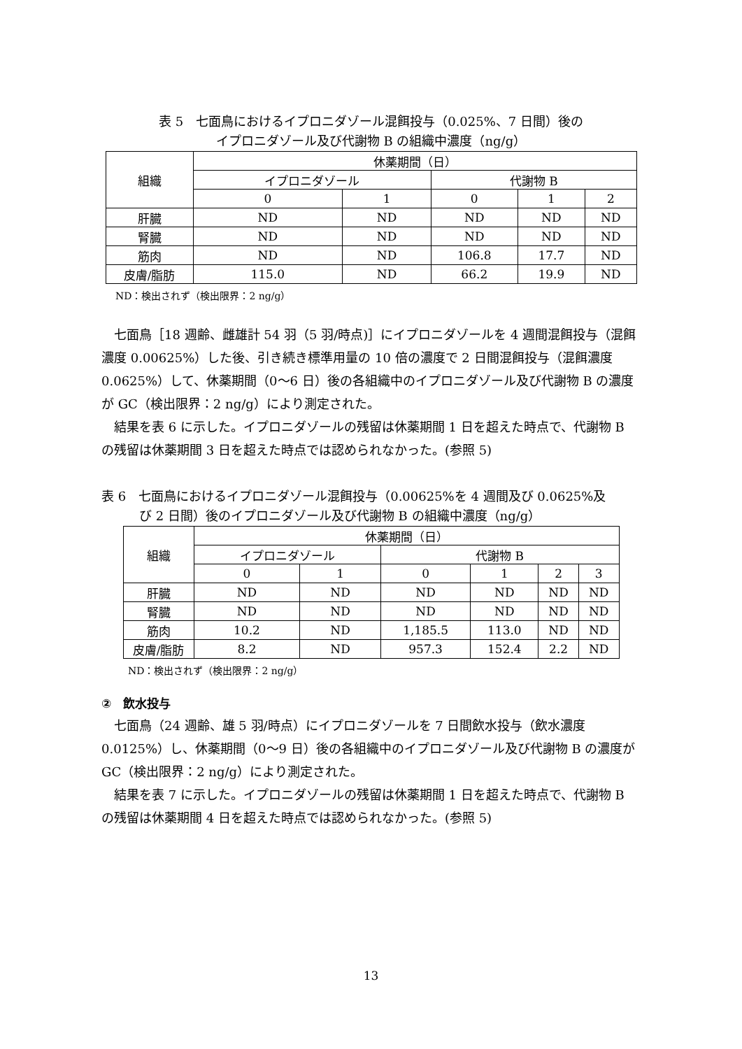表 5　七面鳥におけるイプロニダゾール混餌投与（0.025%、7 日間）後の
イプロニダゾール及び代謝物 B の組織中濃度（ng/g）
| 組織 | 休薬期間（日） | | | | |
| --- | --- | --- | --- | --- | --- |
| | イプロニダゾール | | 代謝物 B | | |
| | 0 | 1 | 0 | 1 | 2 |
| 肝臓 | ND | ND | ND | ND | ND |
| 腎臓 | ND | ND | ND | ND | ND |
| 筋肉 | ND | ND | 106.8 | 17.7 | ND |
| 皮膚/脂肪 | 115.0 | ND | 66.2 | 19.9 | ND |
ND：検出されず（検出限界：2 ng/g）
七面鳥［18 週齢、雌雄計 54 羽（5 羽/時点)］にイプロニダゾールを 4 週間混餌投与（混餌濃度 0.00625%）した後、引き続き標準用量の 10 倍の濃度で 2 日間混餌投与（混餌濃度 0.0625%）して、休薬期間（0～6 日）後の各組織中のイプロニダゾール及び代謝物 B の濃度が GC（検出限界：2 ng/g）により測定された。
結果を表 6 に示した。イプロニダゾールの残留は休薬期間 1 日を超えた時点で、代謝物 B の残留は休薬期間 3 日を超えた時点では認められなかった。(参照 5)
表 6　七面鳥におけるイプロニダゾール混餌投与（0.00625%を 4 週間及び 0.0625%及
　　　び 2 日間）後のイプロニダゾール及び代謝物 B の組織中濃度（ng/g）
| 組織 | 休薬期間（日） | | | | | |
| --- | --- | --- | --- | --- | --- | --- |
| | イプロニダゾール | | 代謝物 B | | | |
| | 0 | 1 | 0 | 1 | 2 | 3 |
| 肝臓 | ND | ND | ND | ND | ND | ND |
| 腎臓 | ND | ND | ND | ND | ND | ND |
| 筋肉 | 10.2 | ND | 1,185.5 | 113.0 | ND | ND |
| 皮膚/脂肪 | 8.2 | ND | 957.3 | 152.4 | 2.2 | ND |
ND：検出されず（検出限界：2 ng/g）
②　飲水投与
七面鳥（24 週齢、雄 5 羽/時点）にイプロニダゾールを 7 日間飲水投与（飲水濃度 0.0125%）し、休薬期間（0～9 日）後の各組織中のイプロニダゾール及び代謝物 B の濃度が GC（検出限界：2 ng/g）により測定された。
結果を表 7 に示した。イプロニダゾールの残留は休薬期間 1 日を超えた時点で、代謝物 B の残留は休薬期間 4 日を超えた時点では認められなかった。(参照 5)
13